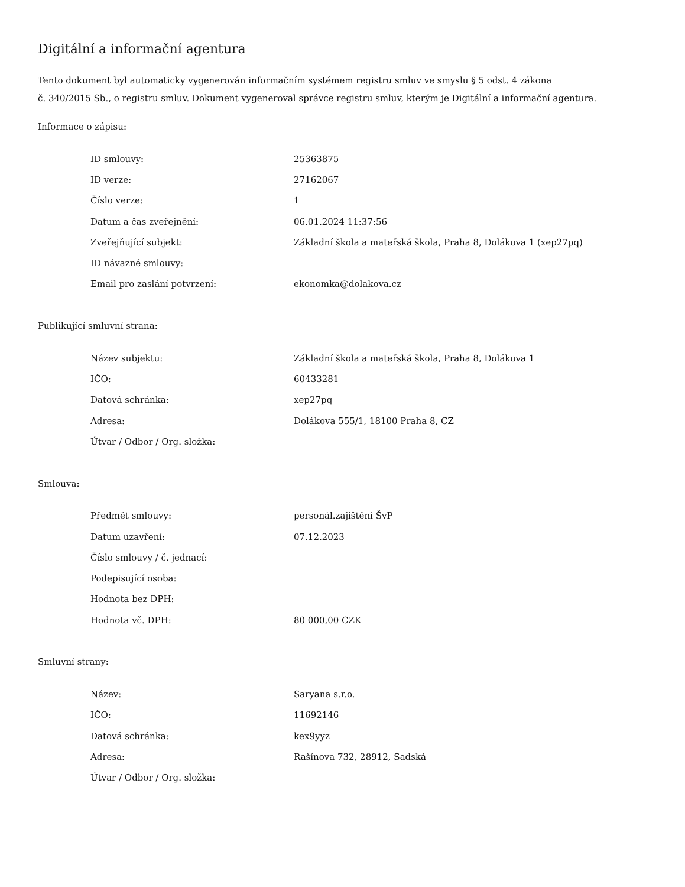Digitální a informační agentura
Tento dokument byl automaticky vygenerován informačním systémem registru smluv ve smyslu § 5 odst. 4 zákona
č. 340/2015 Sb., o registru smluv. Dokument vygeneroval správce registru smluv, kterým je Digitální a informační agentura.
Informace o zápisu:
| ID smlouvy: | 25363875 |
| ID verze: | 27162067 |
| Číslo verze: | 1 |
| Datum a čas zveřejnění: | 06.01.2024 11:37:56 |
| Zveřejňující subjekt: | Základní škola a mateřská škola, Praha 8, Dolákova 1 (xep27pq) |
| ID návazné smlouvy: | |
| Email pro zaslání potvrzení: | ekonomka@dolakova.cz |
Publikující smluvní strana:
| Název subjektu: | Základní škola a mateřská škola, Praha 8, Dolákova 1 |
| IČO: | 60433281 |
| Datová schránka: | xep27pq |
| Adresa: | Dolákova 555/1, 18100 Praha 8, CZ |
| Útvar / Odbor / Org. složka: | |
Smlouva:
| Předmět smlouvy: | personál.zajištění ŠvP |
| Datum uzavření: | 07.12.2023 |
| Číslo smlouvy / č. jednací: | |
| Podepisující osoba: | |
| Hodnota bez DPH: | |
| Hodnota vč. DPH: | 80 000,00 CZK |
Smluvní strany:
| Název: | Saryana s.r.o. |
| IČO: | 11692146 |
| Datová schránka: | kex9yyz |
| Adresa: | Rašínova 732, 28912, Sadská |
| Útvar / Odbor / Org. složka: | |